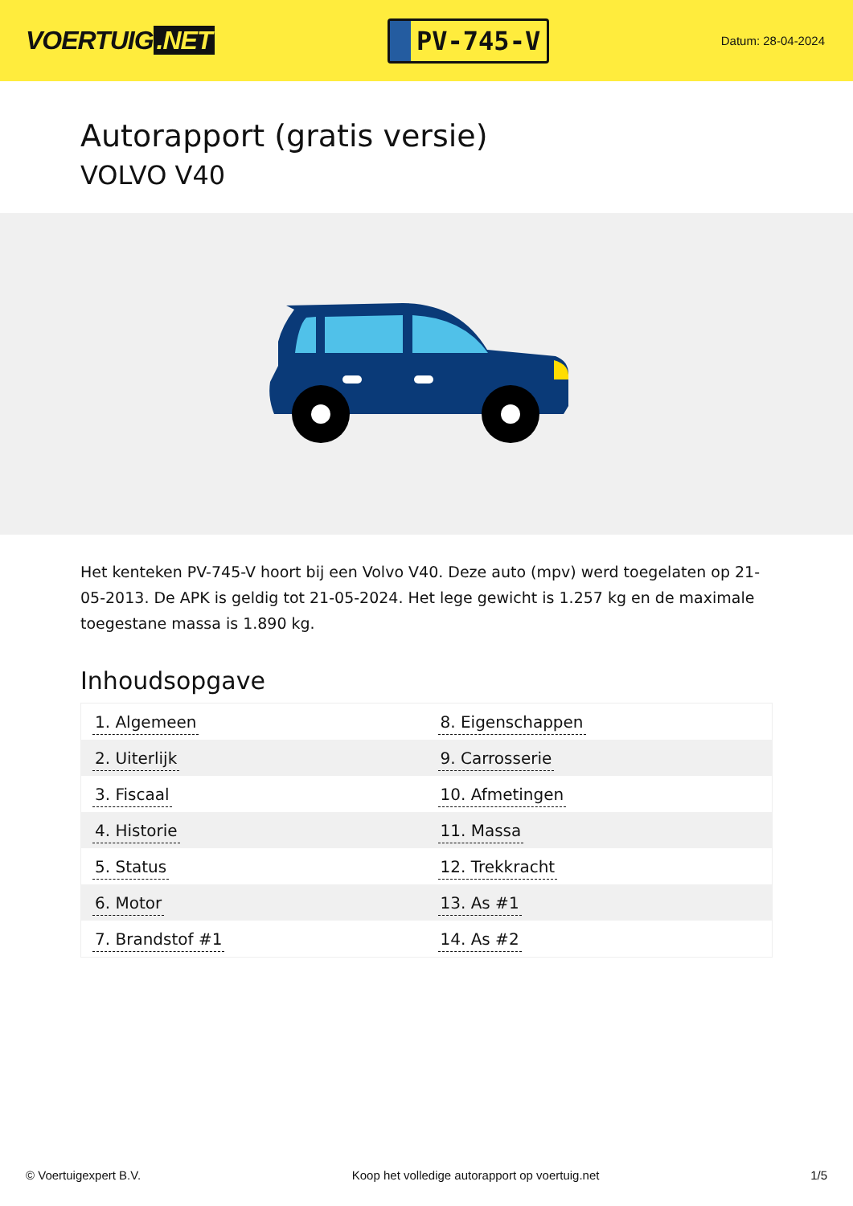VOERTUIG.NET
PV-745-V
Datum: 28-04-2024
Autorapport (gratis versie)
VOLVO V40
Het kenteken PV-745-V hoort bij een Volvo V40. Deze auto (mpv) werd toegelaten op 21-05-2013. De APK is geldig tot 21-05-2024. Het lege gewicht is 1.257 kg en de maximale toegestane massa is 1.890 kg.
Inhoudsopgave
| 1. Algemeen | 8. Eigenschappen |
| 2. Uiterlijk | 9. Carrosserie |
| 3. Fiscaal | 10. Afmetingen |
| 4. Historie | 11. Massa |
| 5. Status | 12. Trekkracht |
| 6. Motor | 13. As #1 |
| 7. Brandstof #1 | 14. As #2 |
© Voertuigexpert B.V. Koop het volledige autorapport op voertuig.net 1/5